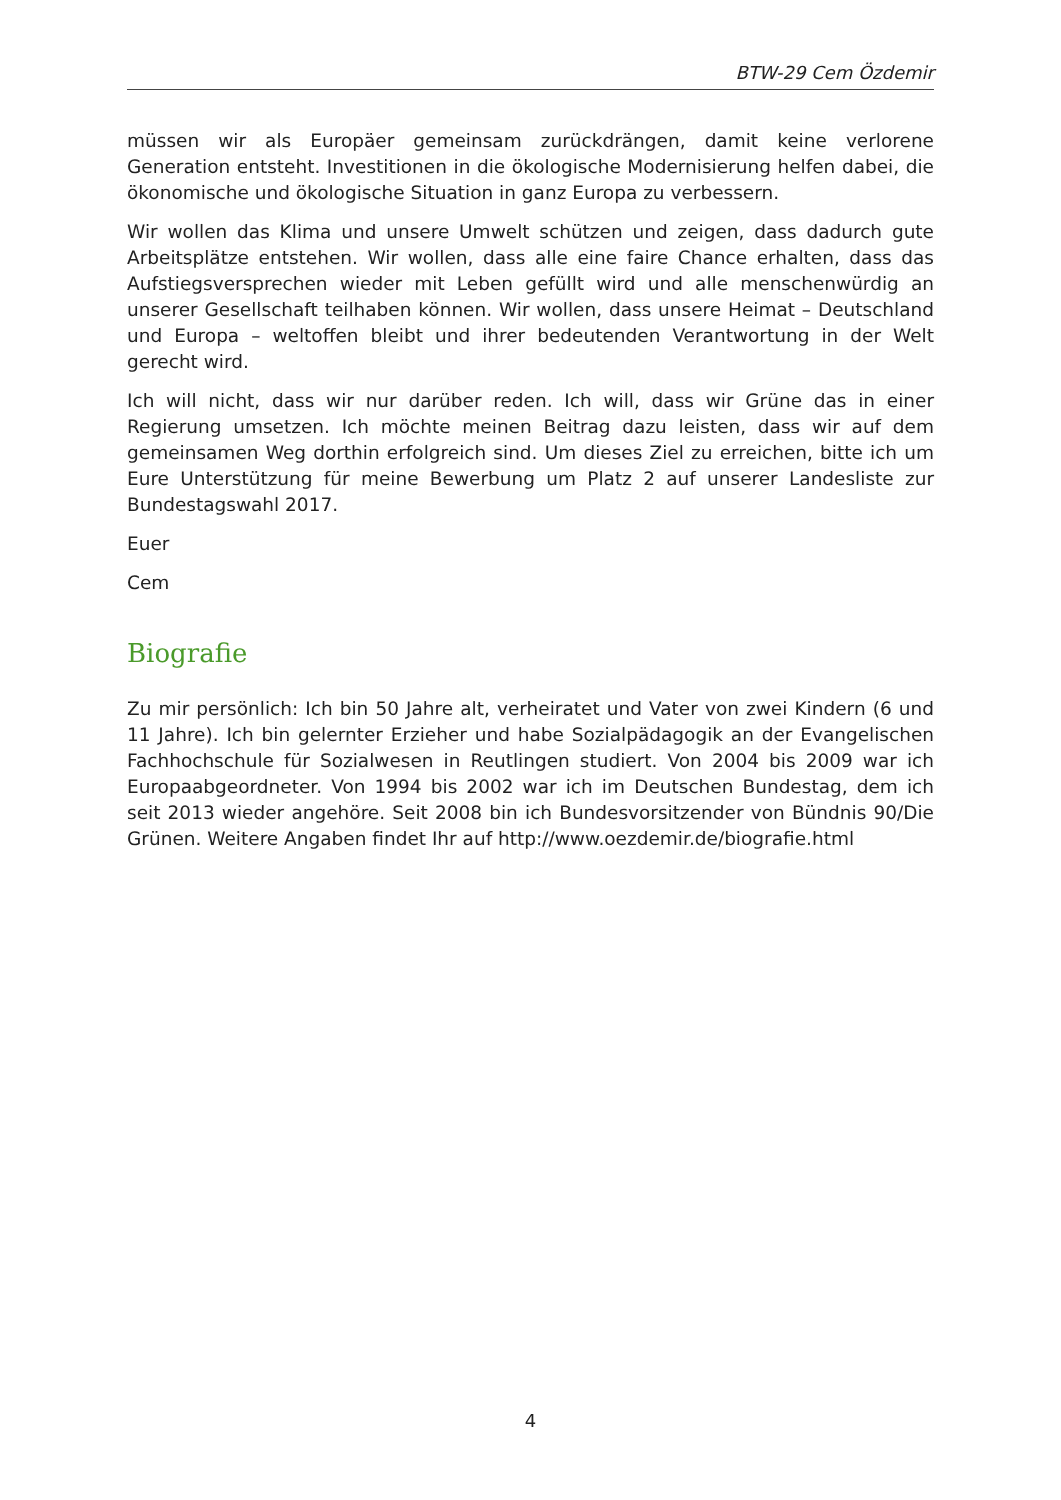BTW-29 Cem Özdemir
müssen wir als Europäer gemeinsam zurückdrängen, damit keine verlorene Generation entsteht. Investitionen in die ökologische Modernisierung helfen dabei, die ökonomische und ökologische Situation in ganz Europa zu verbessern.
Wir wollen das Klima und unsere Umwelt schützen und zeigen, dass dadurch gute Arbeitsplätze entstehen. Wir wollen, dass alle eine faire Chance erhalten, dass das Aufstiegsversprechen wieder mit Leben gefüllt wird und alle menschenwürdig an unserer Gesellschaft teilhaben können. Wir wollen, dass unsere Heimat – Deutschland und Europa – weltoffen bleibt und ihrer bedeutenden Verantwortung in der Welt gerecht wird.
Ich will nicht, dass wir nur darüber reden. Ich will, dass wir Grüne das in einer Regierung umsetzen. Ich möchte meinen Beitrag dazu leisten, dass wir auf dem gemeinsamen Weg dorthin erfolgreich sind. Um dieses Ziel zu erreichen, bitte ich um Eure Unterstützung für meine Bewerbung um Platz 2 auf unserer Landesliste zur Bundestagswahl 2017.
Euer
Cem
Biografie
Zu mir persönlich: Ich bin 50 Jahre alt, verheiratet und Vater von zwei Kindern (6 und 11 Jahre). Ich bin gelernter Erzieher und habe Sozialpädagogik an der Evangelischen Fachhochschule für Sozialwesen in Reutlingen studiert. Von 2004 bis 2009 war ich Europaabgeordneter. Von 1994 bis 2002 war ich im Deutschen Bundestag, dem ich seit 2013 wieder angehöre. Seit 2008 bin ich Bundesvorsitzender von Bündnis 90/Die Grünen. Weitere Angaben findet Ihr auf http://www.oezdemir.de/biografie.html
4